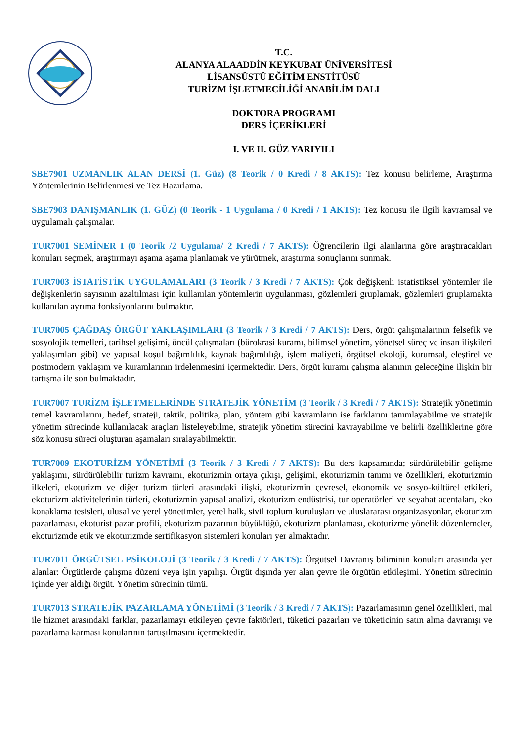T.C.
ALANYA ALAADDİN KEYKUBAT ÜNİVERSİTESİ
LİSANSÜSTÜ EĞİTİM ENSTİTÜSÜ
TURİZM İŞLETMECİLİĞİ ANABİLİM DALI
DOKTORA PROGRAMI
DERS İÇERİKLERİ
I. VE II. GÜZ YARIYILI
SBE7901 UZMANLIK ALAN DERSİ (1. Güz) (8 Teorik / 0 Kredi / 8 AKTS): Tez konusu belirleme, Araştırma Yöntemlerinin Belirlenmesi ve Tez Hazırlama.
SBE7903 DANIŞMANLIK (1. GÜZ) (0 Teorik - 1 Uygulama / 0 Kredi / 1 AKTS): Tez konusu ile ilgili kavramsal ve uygulamalı çalışmalar.
TUR7001 SEMİNER I (0 Teorik /2 Uygulama/ 2 Kredi / 7 AKTS): Öğrencilerin ilgi alanlarına göre araştıracakları konuları seçmek, araştırmayı aşama aşama planlamak ve yürütmek, araştırma sonuçlarını sunmak.
TUR7003 İSTATİSTİK UYGULAMALARI (3 Teorik / 3 Kredi / 7 AKTS): Çok değişkenli istatistiksel yöntemler ile değişkenlerin sayısının azaltılması için kullanılan yöntemlerin uygulanması, gözlemleri gruplamak, gözlemleri gruplamakta kullanılan ayrıma fonksiyonlarını bulmaktır.
TUR7005 ÇAĞDAŞ ÖRGÜT YAKLAŞIMLARI (3 Teorik / 3 Kredi / 7 AKTS): Ders, örgüt çalışmalarının felsefik ve sosyolojik temelleri, tarihsel gelişimi, öncül çalışmaları (bürokrasi kuramı, bilimsel yönetim, yönetsel süreç ve insan ilişkileri yaklaşımları gibi) ve yapısal koşul bağımlılık, kaynak bağımlılığı, işlem maliyeti, örgütsel ekoloji, kurumsal, eleştirel ve postmodern yaklaşım ve kuramlarının irdelenmesini içermektedir. Ders, örgüt kuramı çalışma alanının geleceğine ilişkin bir tartışma ile son bulmaktadır.
TUR7007 TURİZM İŞLETMELERİNDE STRATEJİK YÖNETİM (3 Teorik / 3 Kredi / 7 AKTS): Stratejik yönetimin temel kavramlarını, hedef, strateji, taktik, politika, plan, yöntem gibi kavramların ise farklarını tanımlayabilme ve stratejik yönetim sürecinde kullanılacak araçları listeleyebilme, stratejik yönetim sürecini kavrayabilme ve belirli özelliklerine göre söz konusu süreci oluşturan aşamaları sıralayabilmektir.
TUR7009 EKOTURİZM YÖNETİMİ (3 Teorik / 3 Kredi / 7 AKTS): Bu ders kapsamında; sürdürülebilir gelişme yaklaşımı, sürdürülebilir turizm kavramı, ekoturizmin ortaya çıkışı, gelişimi, ekoturizmin tanımı ve özellikleri, ekoturizmin ilkeleri, ekoturizm ve diğer turizm türleri arasındaki ilişki, ekoturizmin çevresel, ekonomik ve sosyo-kültürel etkileri, ekoturizm aktivitelerinin türleri, ekoturizmin yapısal analizi, ekoturizm endüstrisi, tur operatörleri ve seyahat acentaları, eko konaklama tesisleri, ulusal ve yerel yönetimler, yerel halk, sivil toplum kuruluşları ve uluslararası organizasyonlar, ekoturizm pazarlaması, ekoturist pazar profili, ekoturizm pazarının büyüklüğü, ekoturizm planlaması, ekoturizme yönelik düzenlemeler, ekoturizmde etik ve ekoturizmde sertifikasyon sistemleri konuları yer almaktadır.
TUR7011 ÖRGÜTSEL PSİKOLOJİ (3 Teorik / 3 Kredi / 7 AKTS): Örgütsel Davranış biliminin konuları arasında yer alanlar: Örgütlerde çalışma düzeni veya işin yapılışı. Örgüt dışında yer alan çevre ile örgütün etkileşimi. Yönetim sürecinin içinde yer aldığı örgüt. Yönetim sürecinin tümü.
TUR7013 STRATEJİK PAZARLAMA YÖNETİMİ (3 Teorik / 3 Kredi / 7 AKTS): Pazarlamasının genel özellikleri, mal ile hizmet arasındaki farklar, pazarlamayı etkileyen çevre faktörleri, tüketici pazarları ve tüketicinin satın alma davranışı ve pazarlama karması konularının tartışılmasını içermektedir.